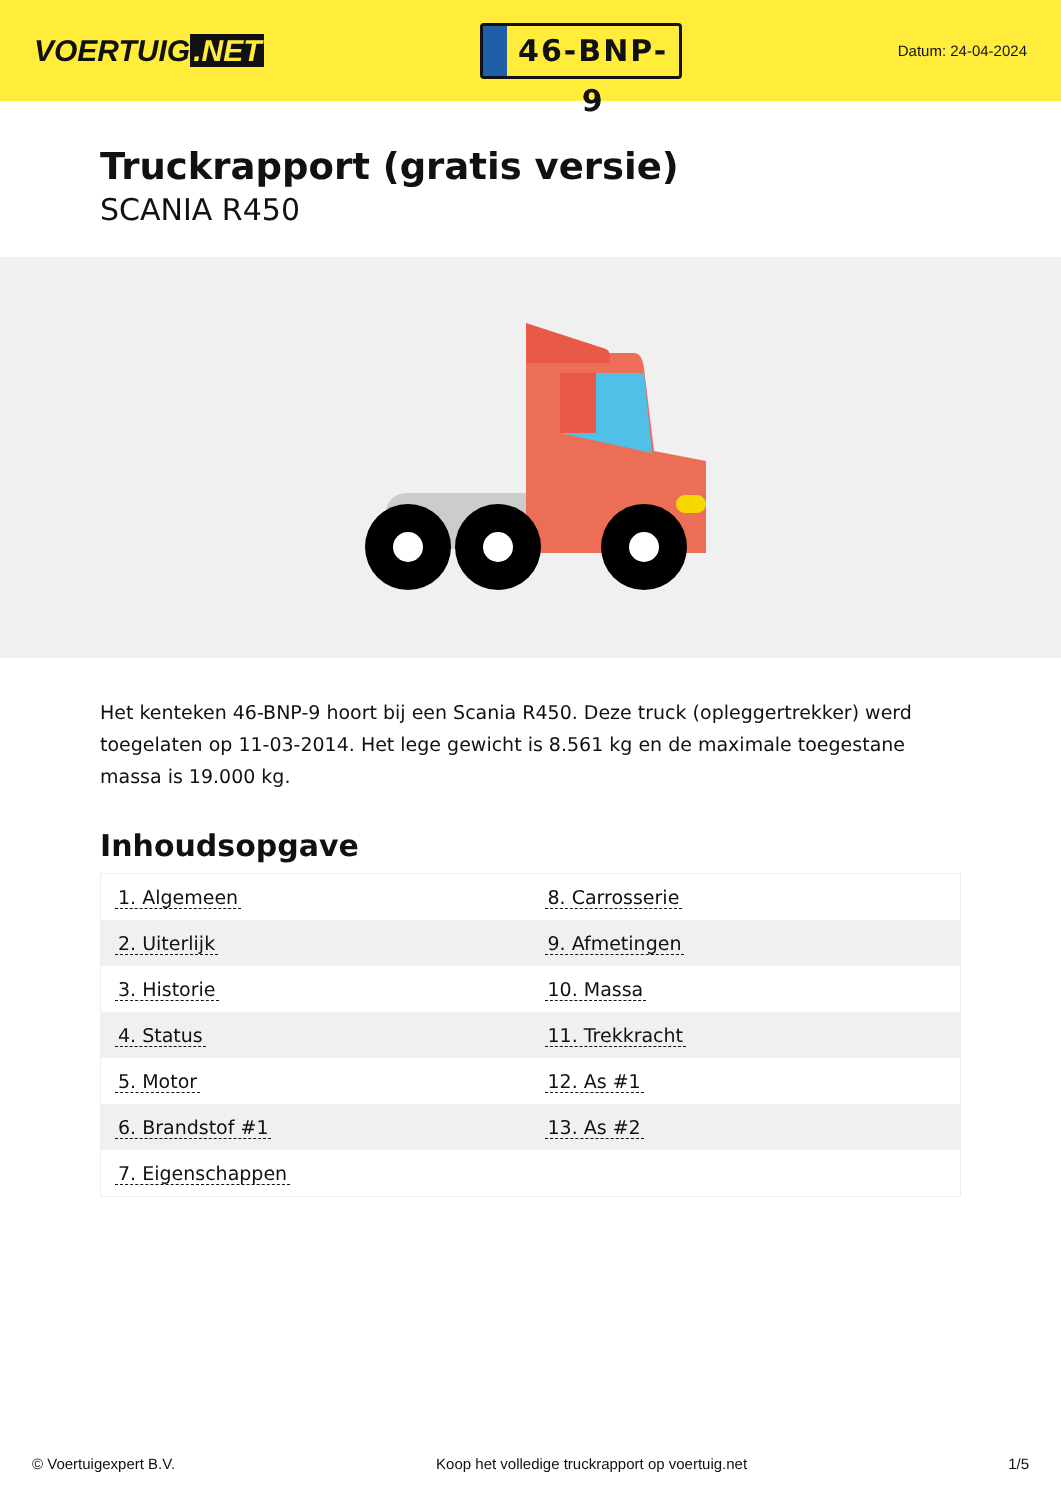VOERTUIG.NET
46-BNP-9
Datum: 24-04-2024
Truckrapport (gratis versie)
SCANIA R450
Het kenteken 46-BNP-9 hoort bij een Scania R450. Deze truck (opleggertrekker) werd toegelaten op 11-03-2014. Het lege gewicht is 8.561 kg en de maximale toegestane massa is 19.000 kg.
Inhoudsopgave
| 1. Algemeen | 8. Carrosserie |
| 2. Uiterlijk | 9. Afmetingen |
| 3. Historie | 10. Massa |
| 4. Status | 11. Trekkracht |
| 5. Motor | 12. As #1 |
| 6. Brandstof #1 | 13. As #2 |
| 7. Eigenschappen | |
© Voertuigexpert B.V. Koop het volledige truckrapport op voertuig.net
1/5